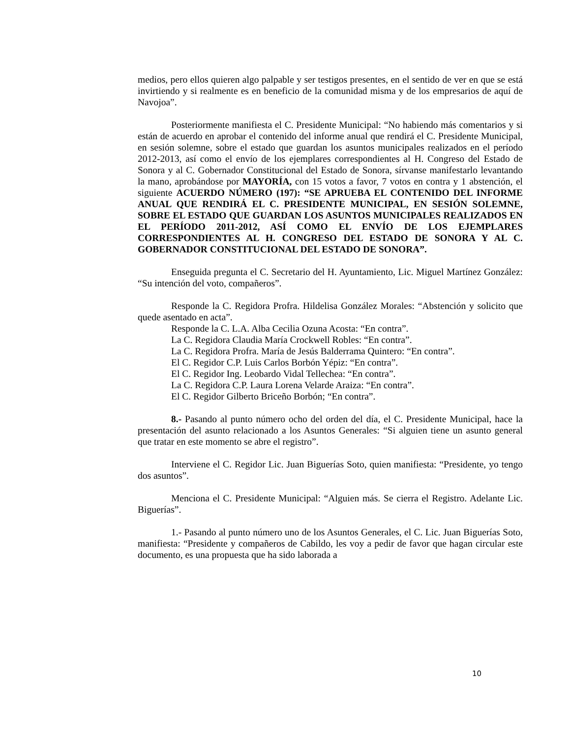medios, pero ellos quieren algo palpable y ser testigos presentes, en el sentido de ver en que se está invirtiendo y si realmente es en beneficio de la comunidad misma y de los empresarios de aquí de Navojoa”.
Posteriormente manifiesta el C. Presidente Municipal: “No habiendo más comentarios y si están de acuerdo en aprobar el contenido del informe anual que rendirá el C. Presidente Municipal, en sesión solemne, sobre el estado que guardan los asuntos municipales realizados en el período 2012-2013, así como el envío de los ejemplares correspondientes al H. Congreso del Estado de Sonora y al C. Gobernador Constitucional del Estado de Sonora, sírvanse manifestarlo levantando la mano, aprobándose por MAYORÍA, con 15 votos a favor, 7 votos en contra y 1 abstención, el siguiente ACUERDO NÚMERO (197): “SE APRUEBA EL CONTENIDO DEL INFORME ANUAL QUE RENDIRÁ EL C. PRESIDENTE MUNICIPAL, EN SESIÓN SOLEMNE, SOBRE EL ESTADO QUE GUARDAN LOS ASUNTOS MUNICIPALES REALIZADOS EN EL PERÍODO 2011-2012, ASÍ COMO EL ENVÍO DE LOS EJEMPLARES CORRESPONDIENTES AL H. CONGRESO DEL ESTADO DE SONORA Y AL C. GOBERNADOR CONSTITUCIONAL DEL ESTADO DE SONORA”.
Enseguida pregunta el C. Secretario del H. Ayuntamiento, Lic. Miguel Martínez González: “Su intención del voto, compañeros”.
Responde la C. Regidora Profra. Hildelisa González Morales: “Abstención y solicito que quede asentado en acta”.
Responde la C. L.A. Alba Cecilia Ozuna Acosta: “En contra”.
La C. Regidora Claudia María Crockwell Robles: “En contra”.
La C. Regidora Profra. María de Jesús Balderrama Quintero: “En contra”.
El C. Regidor C.P. Luis Carlos Borbón Yépiz: “En contra”.
El C. Regidor Ing. Leobardo Vidal Tellechea: “En contra”.
La C. Regidora C.P. Laura Lorena Velarde Araiza: “En contra”.
El C. Regidor Gilberto Briceño Borbón; “En contra”.
8.- Pasando al punto número ocho del orden del día, el C. Presidente Municipal, hace la presentación del asunto relacionado a los Asuntos Generales: “Si alguien tiene un asunto general que tratar en este momento se abre el registro”.
Interviene el C. Regidor Lic. Juan Biguerías Soto, quien manifiesta: “Presidente, yo tengo dos asuntos”.
Menciona el C. Presidente Municipal: “Alguien más. Se cierra el Registro. Adelante Lic. Biguerías”.
1.- Pasando al punto número uno de los Asuntos Generales, el C. Lic. Juan Biguerías Soto, manifiesta: “Presidente y compañeros de Cabildo, les voy a pedir de favor que hagan circular este documento, es una propuesta que ha sido laborada a
10